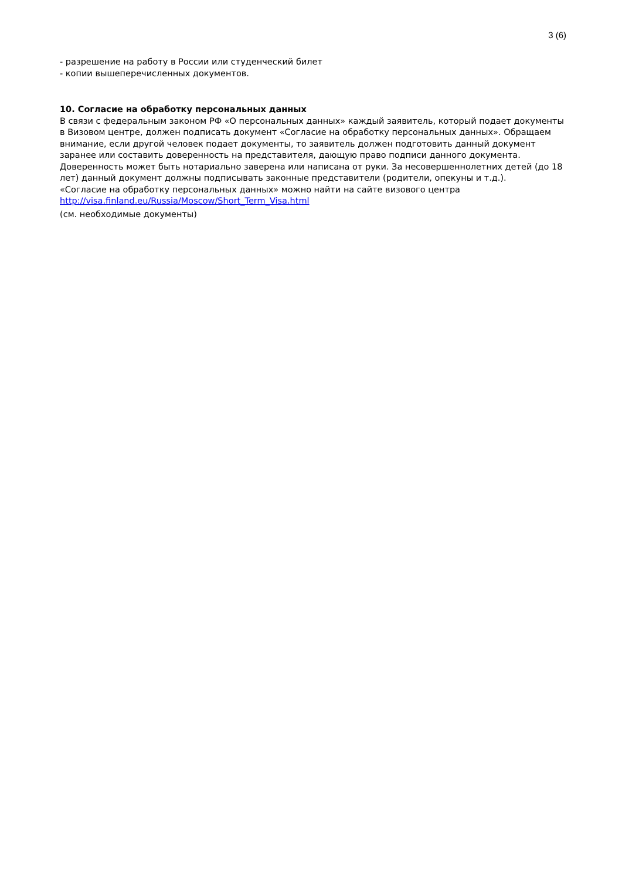3 (6)
- разрешение на работу в России или студенческий билет
- копии вышеперечисленных документов.
10. Согласие на обработку персональных данных
В связи с федеральным законом РФ «О персональных данных» каждый заявитель, который подает документы в Визовом центре, должен подписать документ «Согласие на обработку персональных данных». Обращаем внимание, если другой человек подает документы, то заявитель должен подготовить данный документ заранее или составить доверенность на представителя, дающую право подписи данного документа. Доверенность может быть нотариально заверена или написана от руки. За несовершеннолетних детей (до 18 лет) данный документ должны подписывать законные представители (родители, опекуны и т.д.).
«Согласие на обработку персональных данных» можно найти на сайте визового центра
http://visa.finland.eu/Russia/Moscow/Short_Term_Visa.html
(см. необходимые документы)